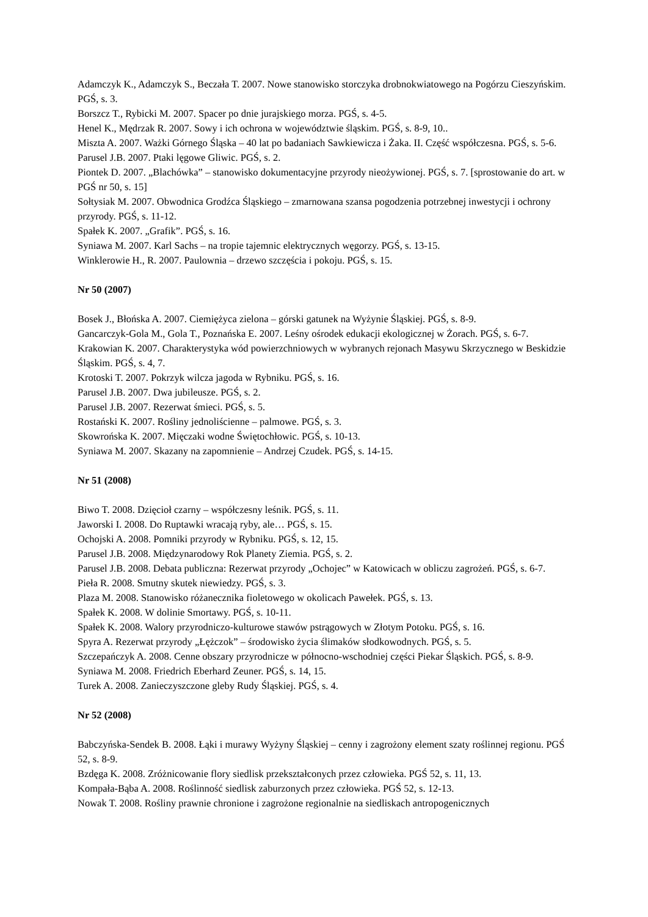Adamczyk K., Adamczyk S., Beczała T. 2007. Nowe stanowisko storczyka drobnokwiatowego na Pogórzu Cieszyńskim. PGŚ, s. 3.
Borszcz T., Rybicki M. 2007. Spacer po dnie jurajskiego morza. PGŚ, s. 4-5.
Henel K., Mędrzak R. 2007. Sowy i ich ochrona w województwie śląskim. PGŚ, s. 8-9, 10..
Miszta A. 2007. Ważki Górnego Śląska – 40 lat po badaniach Sawkiewicza i Żaka. II. Część współczesna. PGŚ, s. 5-6.
Parusel J.B. 2007. Ptaki lęgowe Gliwic. PGŚ, s. 2.
Piontek D. 2007. „Blachówka” – stanowisko dokumentacyjne przyrody nieożywionej. PGŚ, s. 7. [sprostowanie do art. w PGŚ nr 50, s. 15]
Sołtysiak M. 2007. Obwodnica Grodźca Śląskiego – zmarnowana szansa pogodzenia potrzebnej inwestycji i ochrony przyrody. PGŚ, s. 11-12.
Spałek K. 2007. „Grafik”. PGŚ, s. 16.
Syniawa M. 2007. Karl Sachs – na tropie tajemnic elektrycznych węgorzy. PGŚ, s. 13-15.
Winklerowie H., R. 2007. Paulownia – drzewo szczęścia i pokoju. PGŚ, s. 15.
Nr 50 (2007)
Bosek J., Błońska A. 2007. Ciemiężyca zielona – górski gatunek na Wyżynie Śląskiej. PGŚ, s. 8-9.
Gancarczyk-Gola M., Gola T., Poznańska E. 2007. Leśny ośrodek edukacji ekologicznej w Żorach. PGŚ, s. 6-7.
Krakowian K. 2007. Charakterystyka wód powierzchniowych w wybranych rejonach Masywu Skrzycznego w Beskidzie Śląskim. PGŚ, s. 4, 7.
Krotoski T. 2007. Pokrzyk wilcza jagoda w Rybniku. PGŚ, s. 16.
Parusel J.B. 2007. Dwa jubileusze. PGŚ, s. 2.
Parusel J.B. 2007. Rezerwat śmieci. PGŚ, s. 5.
Rostański K. 2007. Rośliny jednoliścienne – palmowe. PGŚ, s. 3.
Skowrońska K. 2007. Mięczaki wodne Świętochłowic. PGŚ, s. 10-13.
Syniawa M. 2007. Skazany na zapomnienie – Andrzej Czudek. PGŚ, s. 14-15.
Nr 51 (2008)
Biwo T. 2008. Dzięcioł czarny – współczesny leśnik. PGŚ, s. 11.
Jaworski I. 2008. Do Ruptawki wracają ryby, ale… PGŚ, s. 15.
Ochojski A. 2008. Pomniki przyrody w Rybniku. PGŚ, s. 12, 15.
Parusel J.B. 2008. Międzynarodowy Rok Planety Ziemia. PGŚ, s. 2.
Parusel J.B. 2008. Debata publiczna: Rezerwat przyrody „Ochojec” w Katowicach w obliczu zagrożeń. PGŚ, s. 6-7.
Pieła R. 2008. Smutny skutek niewiedzy. PGŚ, s. 3.
Plaza M. 2008. Stanowisko różanecznika fioletowego w okolicach Pawełek. PGŚ, s. 13.
Spałek K. 2008. W dolinie Smortawy. PGŚ, s. 10-11.
Spałek K. 2008. Walory przyrodniczo-kulturowe stawów pstrągowych w Złotym Potoku. PGŚ, s. 16.
Spyra A. Rezerwat przyrody „Łężczok” – środowisko życia ślimaków słodkowodnych. PGŚ, s. 5.
Szczepańczyk A. 2008. Cenne obszary przyrodnicze w północno-wschodniej części Piekar Śląskich. PGŚ, s. 8-9.
Syniawa M. 2008. Friedrich Eberhard Zeuner. PGŚ, s. 14, 15.
Turek A. 2008. Zanieczyszczone gleby Rudy Śląskiej. PGŚ, s. 4.
Nr 52 (2008)
Babczyńska-Sendek B. 2008. Łąki i murawy Wyżyny Śląskiej – cenny i zagrożony element szaty roślinnej regionu. PGŚ 52, s. 8-9.
Bzdęga K. 2008. Zróżnicowanie flory siedlisk przekształconych przez człowieka. PGŚ 52, s. 11, 13.
Kompała-Bąba A. 2008. Roślinność siedlisk zaburzonych przez człowieka. PGŚ 52, s. 12-13.
Nowak T. 2008. Rośliny prawnie chronione i zagrożone regionalnie na siedliskach antropogenicznych